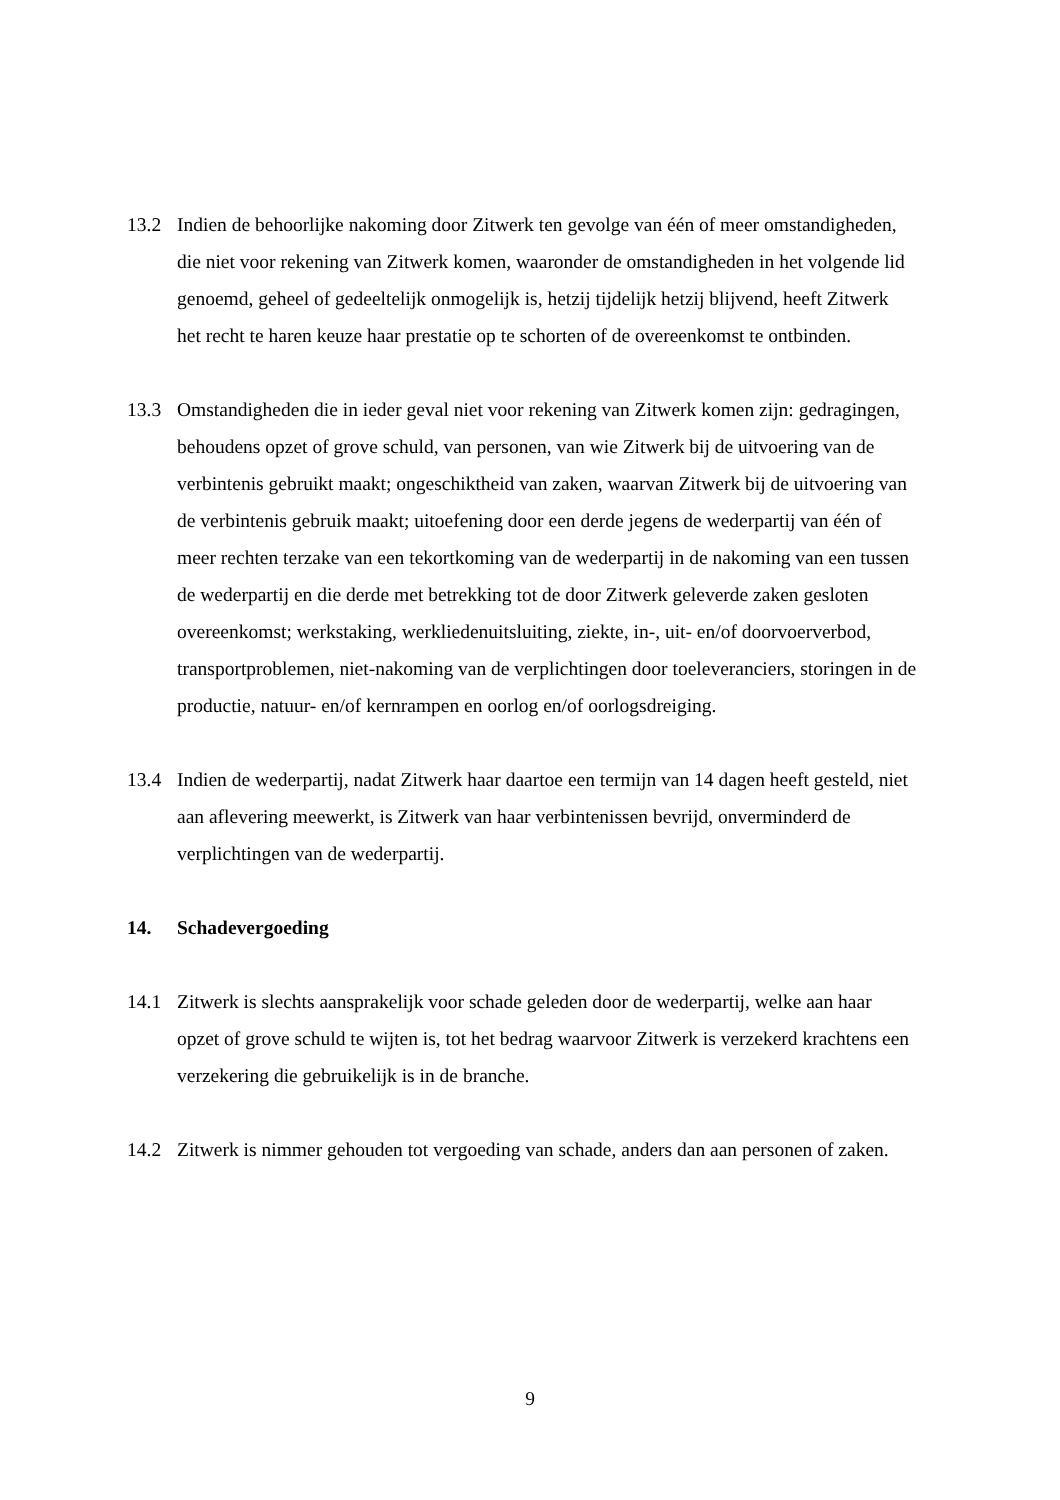13.2 Indien de behoorlijke nakoming door Zitwerk ten gevolge van één of meer omstandigheden, die niet voor rekening van Zitwerk komen, waaronder de omstandigheden in het volgende lid genoemd, geheel of gedeeltelijk onmogelijk is, hetzij tijdelijk hetzij blijvend, heeft Zitwerk het recht te haren keuze haar prestatie op te schorten of de overeenkomst te ontbinden.
13.3 Omstandigheden die in ieder geval niet voor rekening van Zitwerk komen zijn: gedragingen, behoudens opzet of grove schuld, van personen, van wie Zitwerk bij de uitvoering van de verbintenis gebruikt maakt; ongeschiktheid van zaken, waarvan Zitwerk bij de uitvoering van de verbintenis gebruik maakt; uitoefening door een derde jegens de wederpartij van één of meer rechten terzake van een tekortkoming van de wederpartij in de nakoming van een tussen de wederpartij en die derde met betrekking tot de door Zitwerk geleverde zaken gesloten overeenkomst; werkstaking, werkliedenuitsluiting, ziekte, in-, uit- en/of doorvoerverbod, transportproblemen, niet-nakoming van de verplichtingen door toeleveranciers, storingen in de productie, natuur- en/of kernrampen en oorlog en/of oorlogsdreiging.
13.4 Indien de wederpartij, nadat Zitwerk haar daartoe een termijn van 14 dagen heeft gesteld, niet aan aflevering meewerkt, is Zitwerk van haar verbintenissen bevrijd, onverminderd de verplichtingen van de wederpartij.
14. Schadevergoeding
14.1 Zitwerk is slechts aansprakelijk voor schade geleden door de wederpartij, welke aan haar opzet of grove schuld te wijten is, tot het bedrag waarvoor Zitwerk is verzekerd krachtens een verzekering die gebruikelijk is in de branche.
14.2 Zitwerk is nimmer gehouden tot vergoeding van schade, anders dan aan personen of zaken.
9